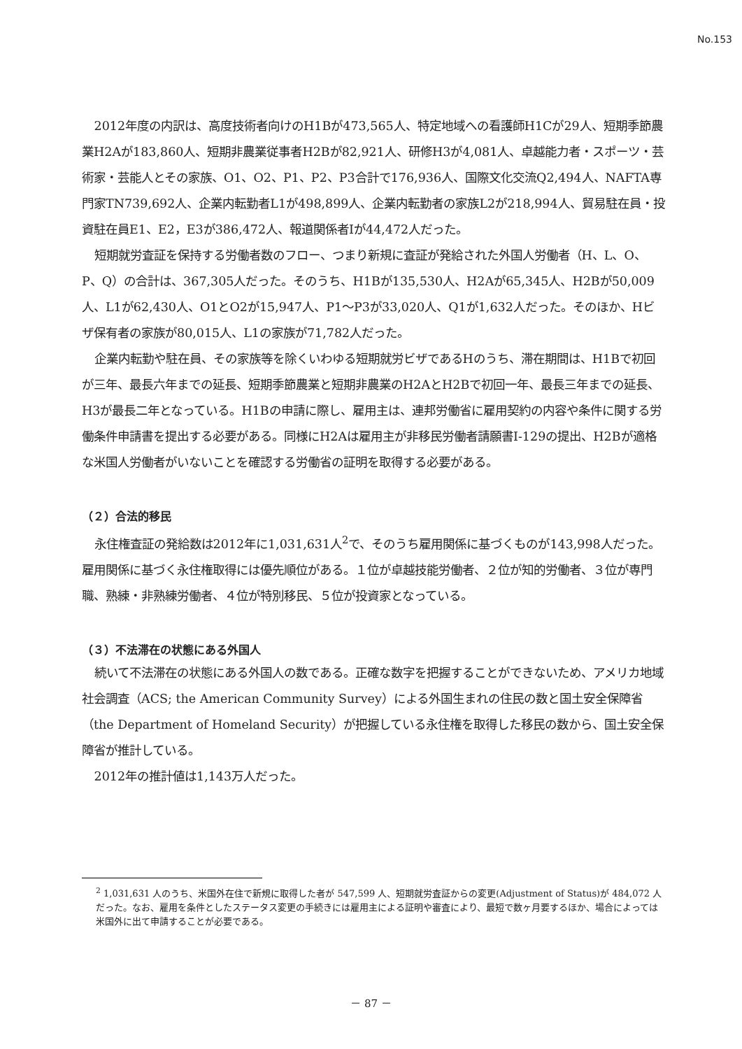No.153
2012年度の内訳は、高度技術者向けのH1Bが473,565人、特定地域への看護師H1Cが29人、短期季節農業H2Aが183,860人、短期非農業従事者H2Bが82,921人、研修H3が4,081人、卓越能力者・スポーツ・芸術家・芸能人とその家族、O1、O2、P1、P2、P3合計で176,936人、国際文化交流Q2,494人、NAFTA専門家TN739,692人、企業内転勤者L1が498,899人、企業内転勤者の家族L2が218,994人、貿易駐在員・投資駐在員E1、E2，E3が386,472人、報道関係者Iが44,472人だった。
短期就労査証を保持する労働者数のフロー、つまり新規に査証が発給された外国人労働者（H、L、O、P、Q）の合計は、367,305人だった。そのうち、H1Bが135,530人、H2Aが65,345人、H2Bが50,009人、L1が62,430人、O1とO2が15,947人、P1～P3が33,020人、Q1が1,632人だった。そのほか、Hビザ保有者の家族が80,015人、L1の家族が71,782人だった。
企業内転勤や駐在員、その家族等を除くいわゆる短期就労ビザであるHのうち、滞在期間は、H1Bで初回が三年、最長六年までの延長、短期季節農業と短期非農業のH2AとH2Bで初回一年、最長三年までの延長、H3が最長二年となっている。H1Bの申請に際し、雇用主は、連邦労働省に雇用契約の内容や条件に関する労働条件申請書を提出する必要がある。同様にH2Aは雇用主が非移民労働者請願書I-129の提出、H2Bが適格な米国人労働者がいないことを確認する労働省の証明を取得する必要がある。
（２）合法的移民
永住権査証の発給数は2012年に1,031,631人<sup>2</sup>で、そのうち雇用関係に基づくものが143,998人だった。雇用関係に基づく永住権取得には優先順位がある。１位が卓越技能労働者、２位が知的労働者、３位が専門職、熟練・非熟練労働者、４位が特別移民、５位が投資家となっている。
（３）不法滞在の状態にある外国人
続いて不法滞在の状態にある外国人の数である。正確な数字を把握することができないため、アメリカ地域社会調査（ACS; the American Community Survey）による外国生まれの住民の数と国土安全保障省（the Department of Homeland Security）が把握している永住権を取得した移民の数から、国土安全保障省が推計している。
2012年の推計値は1,143万人だった。
<sup>2</sup> 1,031,631 人のうち、米国外在住で新規に取得した者が 547,599 人、短期就労査証からの変更(Adjustment of Status)が 484,072 人だった。なお、雇用を条件としたステータス変更の手続きには雇用主による証明や審査により、最短で数ヶ月要するほか、場合によっては米国外に出て申請することが必要である。
－ 87 －